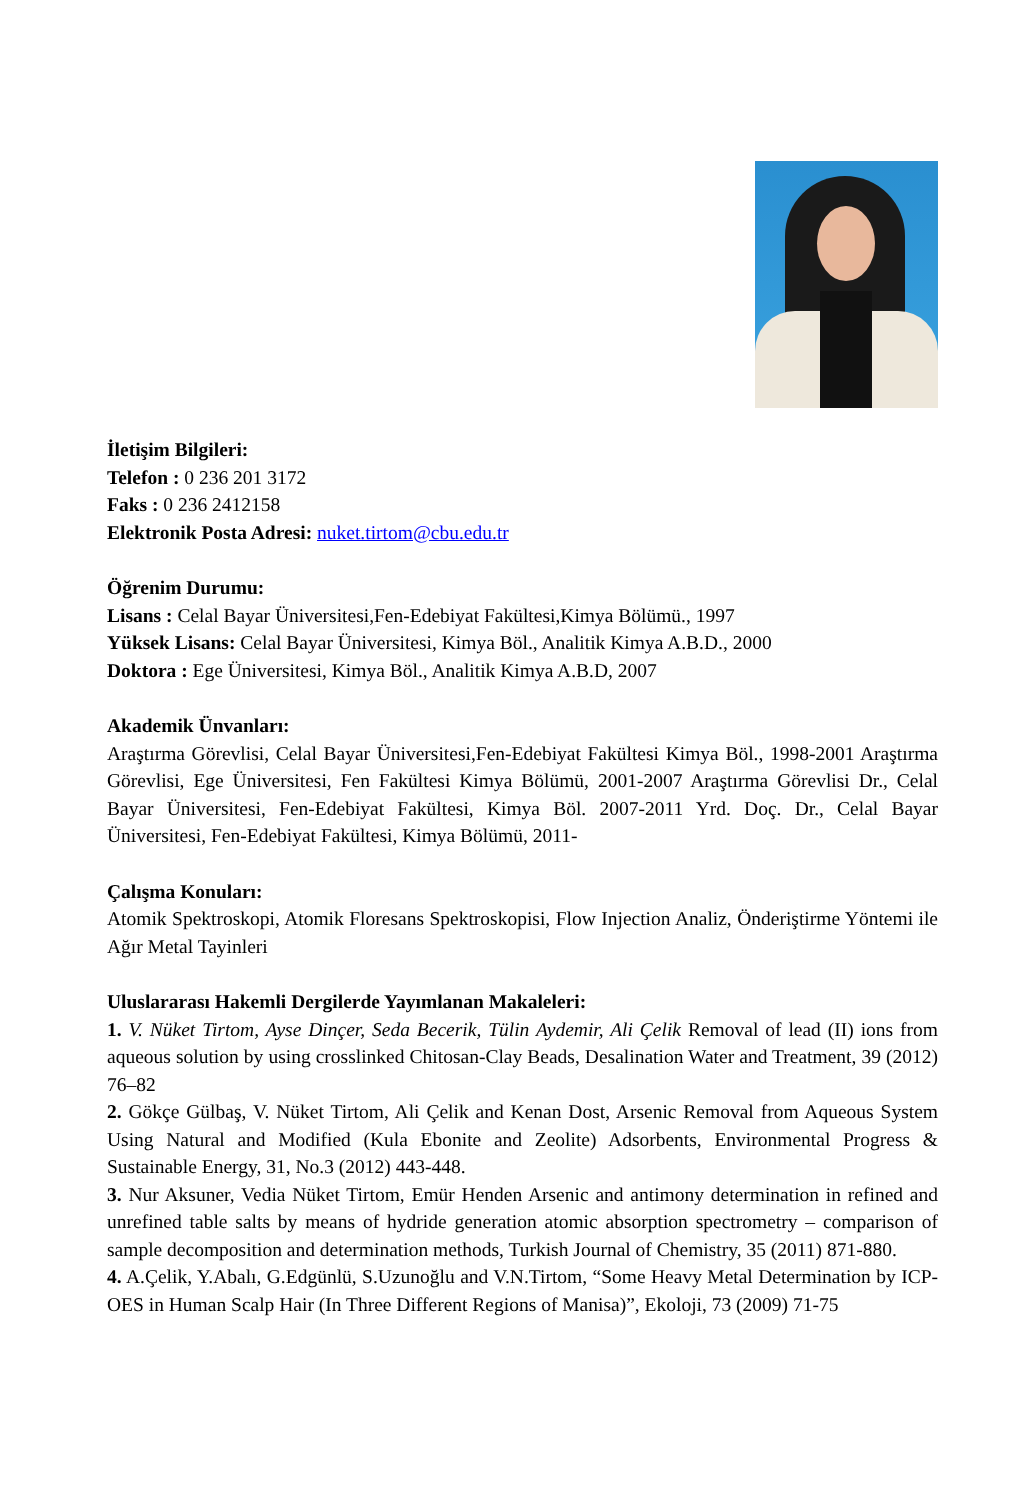İletişim Bilgileri:
Telefon : 0 236 201 3172
Faks : 0 236 2412158
Elektronik Posta Adresi: nuket.tirtom@cbu.edu.tr
Öğrenim Durumu:
Lisans : Celal Bayar Üniversitesi,Fen-Edebiyat Fakültesi,Kimya Bölümü., 1997
Yüksek Lisans: Celal Bayar Üniversitesi, Kimya Böl., Analitik Kimya A.B.D., 2000
Doktora : Ege Üniversitesi, Kimya Böl., Analitik Kimya A.B.D, 2007
Akademik Ünvanları:
Araştırma Görevlisi, Celal Bayar Üniversitesi,Fen-Edebiyat Fakültesi Kimya Böl., 1998-2001 Araştırma Görevlisi, Ege Üniversitesi, Fen Fakültesi Kimya Bölümü, 2001-2007 Araştırma Görevlisi Dr., Celal Bayar Üniversitesi, Fen-Edebiyat Fakültesi, Kimya Böl. 2007-2011 Yrd. Doç. Dr., Celal Bayar Üniversitesi, Fen-Edebiyat Fakültesi, Kimya Bölümü, 2011-
Çalışma Konuları:
Atomik Spektroskopi, Atomik Floresans Spektroskopisi, Flow Injection Analiz, Önderiştirme Yöntemi ile Ağır Metal Tayinleri
Uluslararası Hakemli Dergilerde Yayımlanan Makaleleri:
1. V. Nüket Tirtom, Ayse Dinçer, Seda Becerik, Tülin Aydemir, Ali Çelik Removal of lead (II) ions from aqueous solution by using crosslinked Chitosan-Clay Beads, Desalination Water and Treatment, 39 (2012) 76–82
2. Gökçe Gülbaş, V. Nüket Tirtom, Ali Çelik and Kenan Dost, Arsenic Removal from Aqueous System Using Natural and Modified (Kula Ebonite and Zeolite) Adsorbents, Environmental Progress & Sustainable Energy, 31, No.3 (2012) 443-448.
3. Nur Aksuner, Vedia Nüket Tirtom, Emür Henden Arsenic and antimony determination in refined and unrefined table salts by means of hydride generation atomic absorption spectrometry – comparison of sample decomposition and determination methods, Turkish Journal of Chemistry, 35 (2011) 871-880.
4. A.Çelik, Y.Abalı, G.Edgünlü, S.Uzunoğlu and V.N.Tirtom, “Some Heavy Metal Determination by ICP-OES in Human Scalp Hair (In Three Different Regions of Manisa)”, Ekoloji, 73 (2009) 71-75